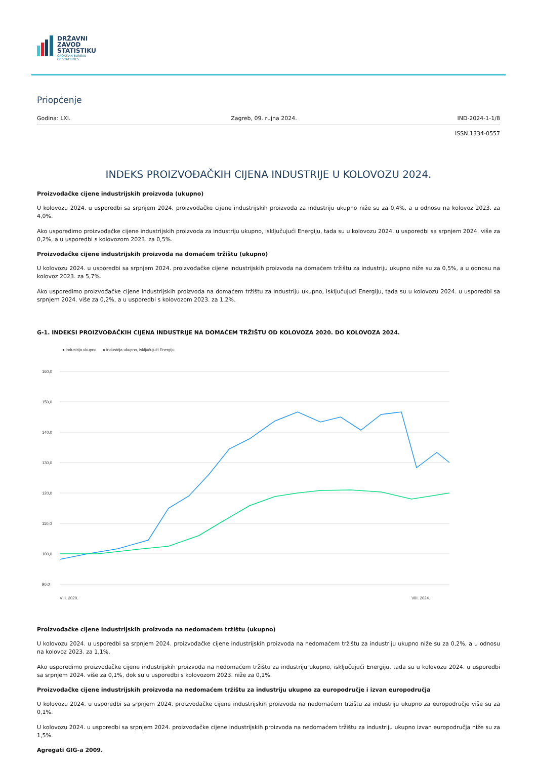DRŽAVNI
ZAVOD
STATISTIKU
CROATIAN BUREAU
OF STATISTICS
Priopćenje
Godina: LXI. Zagreb, 09. rujna 2024. IND-2024-1-1/8
ISSN 1334-0557
INDEKS PROIZVOĐAČKIH CIJENA INDUSTRIJE U KOLOVOZU 2024.
Proizvođačke cijene industrijskih proizvoda (ukupno)
U kolovozu 2024. u usporedbi sa srpnjem 2024. proizvođačke cijene industrijskih proizvoda za industriju ukupno niže su za 0,4%, a u odnosu na kolovoz 2023. za 4,0%.
Ako usporedimo proizvođačke cijene industrijskih proizvoda za industriju ukupno, isključujući Energiju, tada su u kolovozu 2024. u usporedbi sa srpnjem 2024. više za 0,2%, a u usporedbi s kolovozom 2023. za 0,5%.
Proizvođačke cijene industrijskih proizvoda na domaćem tržištu (ukupno)
U kolovozu 2024. u usporedbi sa srpnjem 2024. proizvođačke cijene industrijskih proizvoda na domaćem tržištu za industriju ukupno niže su za 0,5%, a u odnosu na kolovoz 2023. za 5,7%.
Ako usporedimo proizvođačke cijene industrijskih proizvoda na domaćem tržištu za industriju ukupno, isključujući Energiju, tada su u kolovozu 2024. u usporedbi sa srpnjem 2024. više za 0,2%, a u usporedbi s kolovozom 2023. za 1,2%.
G-1. INDEKSI PROIZVOĐAČKIH CIJENA INDUSTRIJE NA DOMAĆEM TRŽIŠTU OD KOLOVOZA 2020. DO KOLOVOZA 2024.
● industrija ukupno
● industrija ukupno, isključujući Energiju
160,0
150,0
140,0
130,0
120,0
110,0
100,0
90,0
VIII. 2020.
VIII. 2024.
Proizvođačke cijene industrijskih proizvoda na nedomaćem tržištu (ukupno)
U kolovozu 2024. u usporedbi sa srpnjem 2024. proizvođačke cijene industrijskih proizvoda na nedomaćem tržištu za industriju ukupno niže su za 0,2%, a u odnosu na kolovoz 2023. za 1,1%.
Ako usporedimo proizvođačke cijene industrijskih proizvoda na nedomaćem tržištu za industriju ukupno, isključujući Energiju, tada su u kolovozu 2024. u usporedbi sa srpnjem 2024. više za 0,1%, dok su u usporedbi s kolovozom 2023. niže za 0,1%.
Proizvođačke cijene industrijskih proizvoda na nedomaćem tržištu za industriju ukupno za europodručje i izvan europodručja
U kolovozu 2024. u usporedbi sa srpnjem 2024. proizvođačke cijene industrijskih proizvoda na nedomaćem tržištu za industriju ukupno za europodručje više su za 0,1%.
U kolovozu 2024. u usporedbi sa srpnjem 2024. proizvođačke cijene industrijskih proizvoda na nedomaćem tržištu za industriju ukupno izvan europodručja niže su za 1,5%.
Agregati GIG-a 2009.